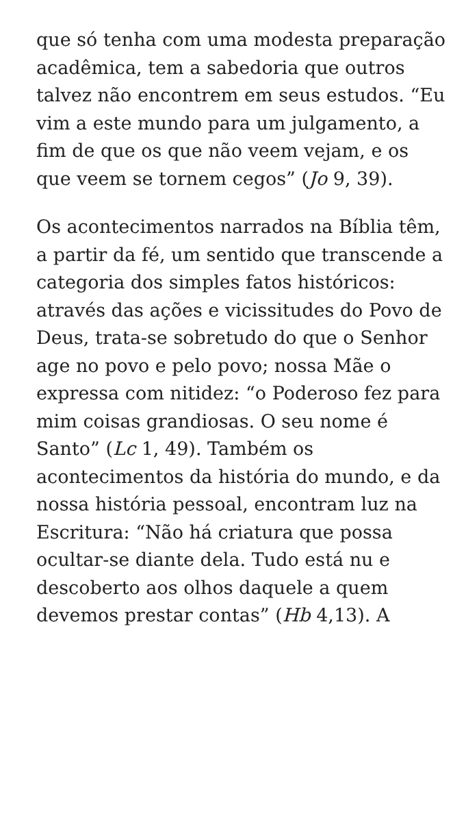que só tenha com uma modesta preparação acadêmica, tem a sabedoria que outros talvez não encontrem em seus estudos. “Eu vim a este mundo para um julgamento, a fim de que os que não veem vejam, e os que veem se tornem cegos” (Jo 9, 39).
Os acontecimentos narrados na Bíblia têm, a partir da fé, um sentido que transcende a categoria dos simples fatos históricos: através das ações e vicissitudes do Povo de Deus, trata-se sobretudo do que o Senhor age no povo e pelo povo; nossa Mãe o expressa com nitidez: “o Poderoso fez para mim coisas grandiosas. O seu nome é Santo” (Lc 1, 49). Também os acontecimentos da história do mundo, e da nossa história pessoal, encontram luz na Escritura: “Não há criatura que possa ocultar-se diante dela. Tudo está nu e descoberto aos olhos daquele a quem devemos prestar contas” (Hb 4,13). A